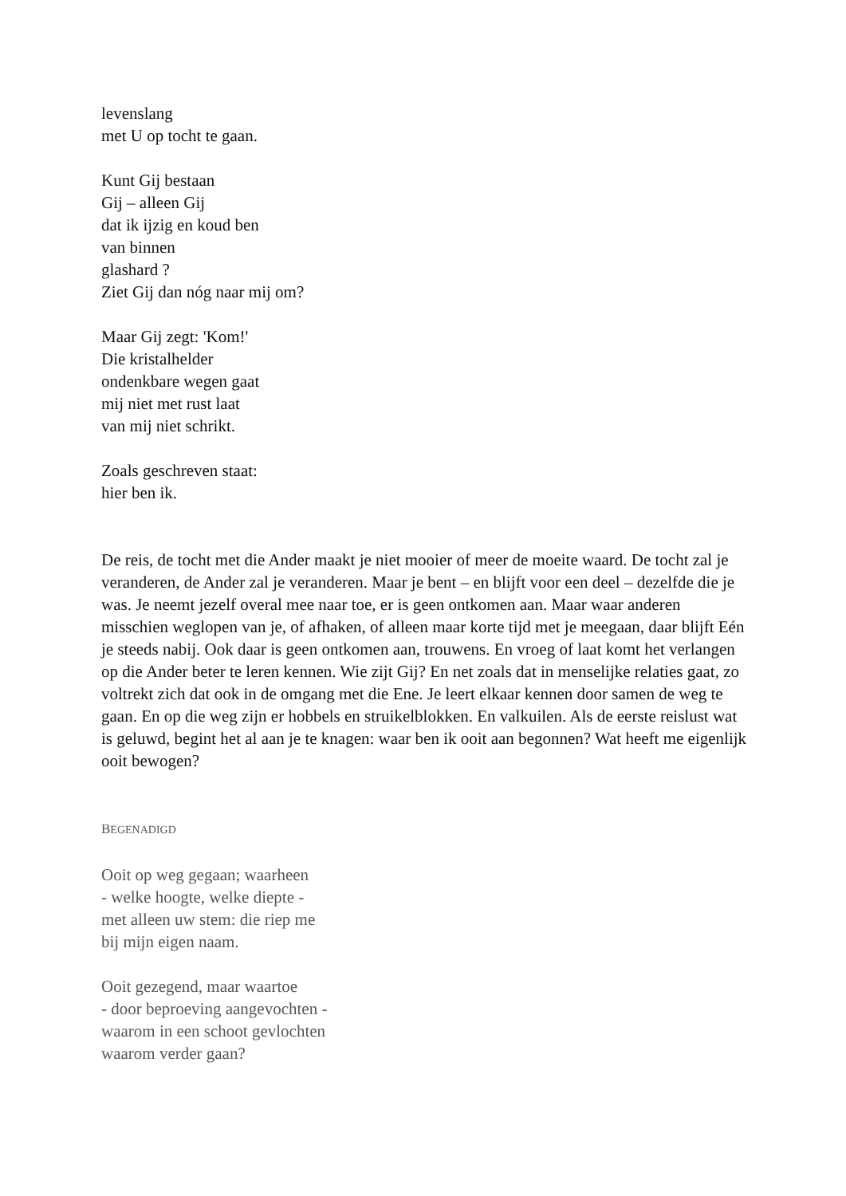levenslang
met U op tocht te gaan.
Kunt Gij bestaan
Gij – alleen Gij
dat ik ijzig en koud ben
van binnen
glashard ?
Ziet Gij dan nóg naar mij om?
Maar Gij zegt: 'Kom!'
Die kristalhelder
ondenkbare wegen gaat
mij niet met rust laat
van mij niet schrikt.
Zoals geschreven staat:
hier ben ik.
De reis, de tocht met die Ander maakt je niet mooier of meer de moeite waard. De tocht zal je veranderen, de Ander zal je veranderen. Maar je bent – en blijft voor een deel – dezelfde die je was. Je neemt jezelf overal mee naar toe, er is geen ontkomen aan. Maar waar anderen misschien weglopen van je, of afhaken, of alleen maar korte tijd met je meegaan, daar blijft Eén je steeds nabij. Ook daar is geen ontkomen aan, trouwens. En vroeg of laat komt het verlangen op die Ander beter te leren kennen. Wie zijt Gij? En net zoals dat in menselijke relaties gaat, zo voltrekt zich dat ook in de omgang met die Ene. Je leert elkaar kennen door samen de weg te gaan. En op die weg zijn er hobbels en struikelblokken. En valkuilen. Als de eerste reislust wat is geluwd, begint het al aan je te knagen: waar ben ik ooit aan begonnen? Wat heeft me eigenlijk ooit bewogen?
BEGENADIGD
Ooit op weg gegaan; waarheen
- welke hoogte, welke diepte -
met alleen uw stem: die riep me
bij mijn eigen naam.
Ooit gezegend, maar waartoe
- door beproeving aangevochten -
waarom in een schoot gevlochten
waarom verder gaan?